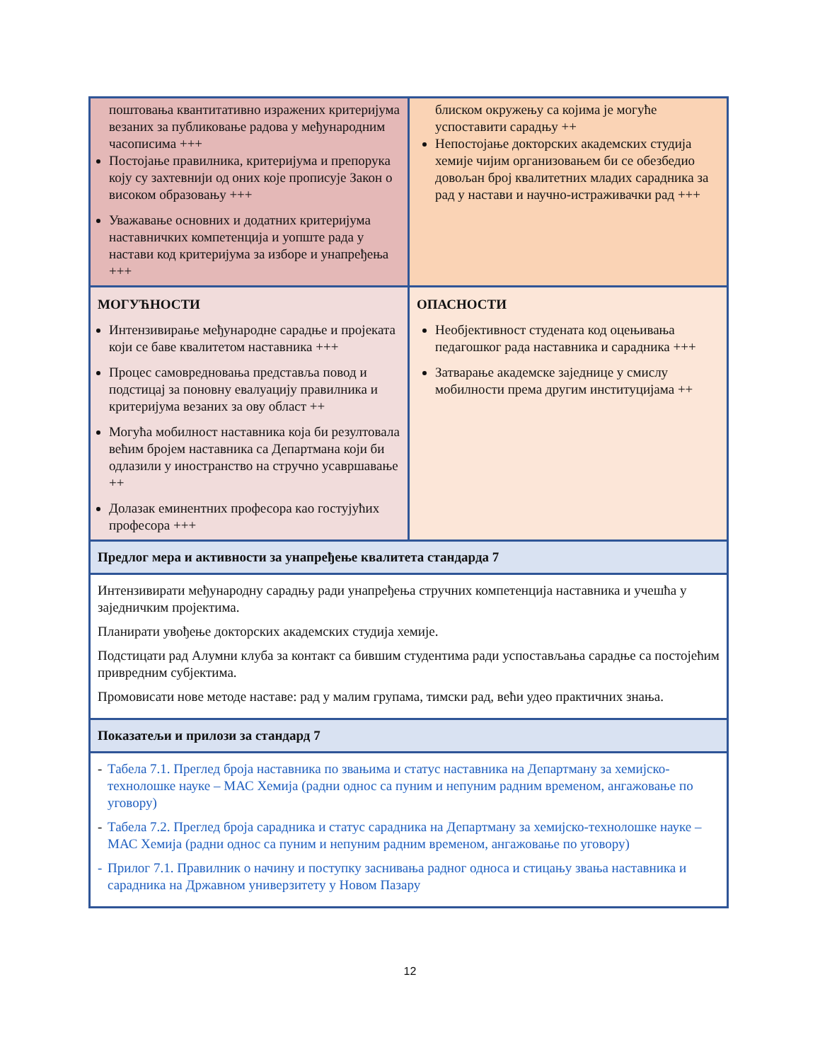| поштовања квантитативно изражених критеријума везаних за публиковање радова у међународним часописима +++ Постојање правилника, критеријума и препорука коју су захтевнији од оних које прописује Закон о високом образовању +++ Уважавање основних и додатних критеријума наставничких компетенција и уопште рада у настави код критеријума за изборе и унапређења +++ | блиском окружењу са којима је могуће успоставити сарадњу ++ Непостојање докторских академских студија хемије чијим организовањем би се обезбедио довољан број квалитетних младих сарадника за рад у настави и научно-истраживачки рад +++ |
| МОГУЋНОСТИ Интензивирање међународне сарадње и пројеката који се баве квалитетом наставника +++ Процес самовредновања представља повод и подстицај за поновну евалуацију правилника и критеријума везаних за ову област ++ Могућа мобилност наставника која би резултовала већим бројем наставника са Департмана који би одлазили у иностранство на стручно усавршавање ++ Долазак еминентних професора као гостујућих професора +++ | ОПАСНОСТИ Необјективност студената код оцењивања педагошког рада наставника и сарадника +++ Затварање академске заједнице у смислу мобилности према другим институцијама ++ |
| Предлог мера и активности за унапређење квалитета стандарда 7 | |
| Интензивирати међународну сарадњу ради унапређења стручних компетенција наставника и учешћа у заједничким пројектима. Планирати увођење докторских академских студија хемије. Подстицати рад Алумни клуба за контакт са бившим студентима ради успостављања сарадње са постојећим привредним субјектима. Промовисати нове методе наставе: рад у малим групама, тимски рад, већи удео практичних знања. | |
| Показатељи и прилози за стандард 7 | |
| - Табела 7.1. Преглед броја наставника по звањима и статус наставника на Департману за хемијско-технолошке науке – МАС Хемија (радни однос са пуним и непуним радним временом, ангажовање по уговору) - Табела 7.2. Преглед броја сарадника и статус сарадника на Департману за хемијско-технолошке науке – МАС Хемија (радни однос са пуним и непуним радним временом, ангажовање по уговору) - Прилог 7.1. Правилник о начину и поступку заснивања радног односа и стицању звања наставника и сарадника на Државном универзитету у Новом Пазару | |
12